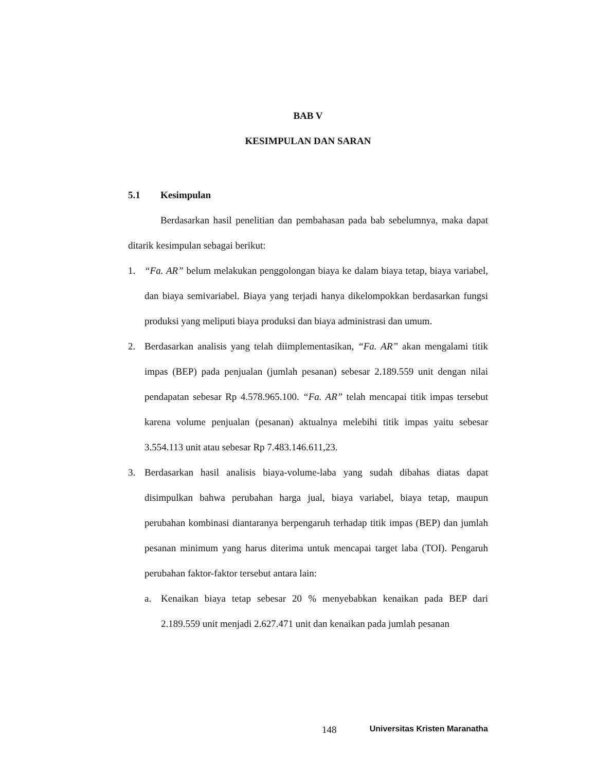BAB V
KESIMPULAN DAN SARAN
5.1 Kesimpulan
Berdasarkan hasil penelitian dan pembahasan pada bab sebelumnya, maka dapat ditarik kesimpulan sebagai berikut:
1. “Fa. AR” belum melakukan penggolongan biaya ke dalam biaya tetap, biaya variabel, dan biaya semivariabel. Biaya yang terjadi hanya dikelompokkan berdasarkan fungsi produksi yang meliputi biaya produksi dan biaya administrasi dan umum.
2. Berdasarkan analisis yang telah diimplementasikan, “Fa. AR” akan mengalami titik impas (BEP) pada penjualan (jumlah pesanan) sebesar 2.189.559 unit dengan nilai pendapatan sebesar Rp 4.578.965.100. “Fa. AR” telah mencapai titik impas tersebut karena volume penjualan (pesanan) aktualnya melebihi titik impas yaitu sebesar 3.554.113 unit atau sebesar Rp 7.483.146.611,23.
3. Berdasarkan hasil analisis biaya-volume-laba yang sudah dibahas diatas dapat disimpulkan bahwa perubahan harga jual, biaya variabel, biaya tetap, maupun perubahan kombinasi diantaranya berpengaruh terhadap titik impas (BEP) dan jumlah pesanan minimum yang harus diterima untuk mencapai target laba (TOI). Pengaruh perubahan faktor-faktor tersebut antara lain:
a. Kenaikan biaya tetap sebesar 20 % menyebabkan kenaikan pada BEP dari 2.189.559 unit menjadi 2.627.471 unit dan kenaikan pada jumlah pesanan
148 Universitas Kristen Maranatha